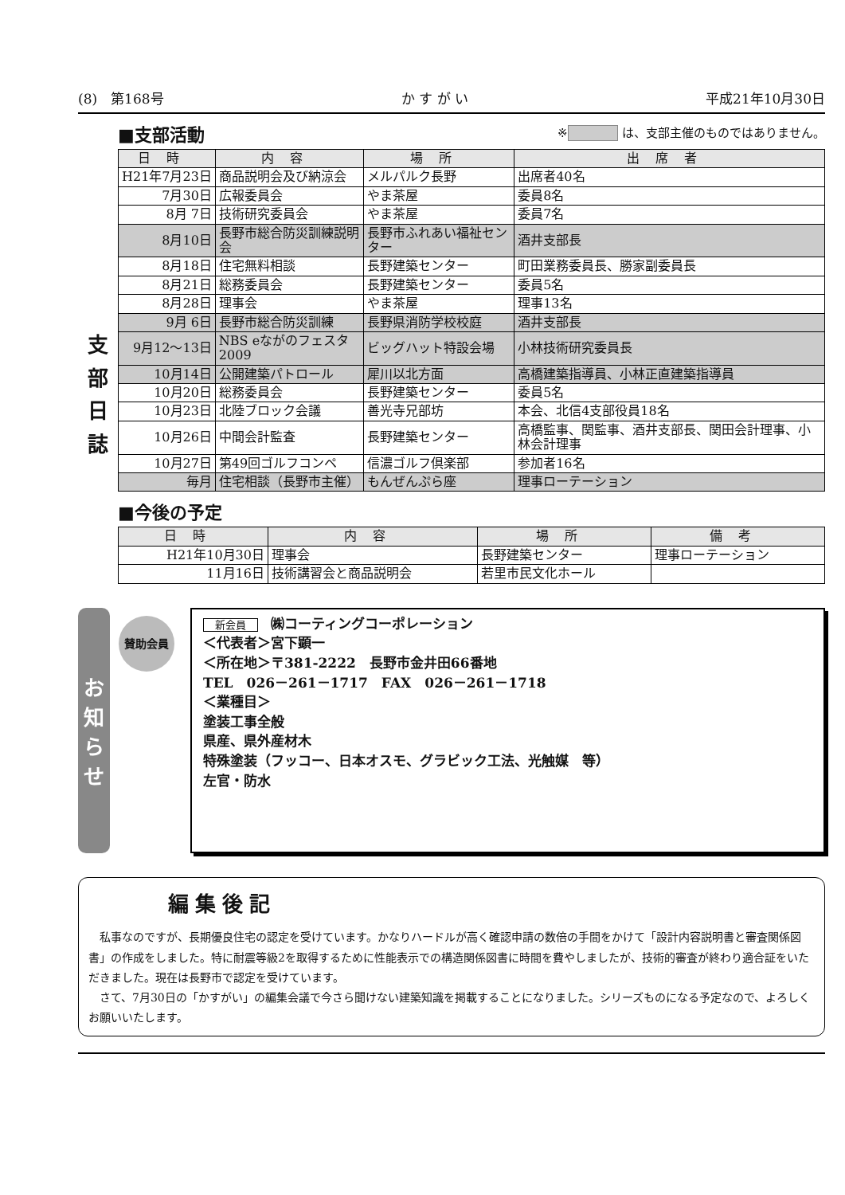(8)　第168号 か す が い 平成21年10月30日
支
部
日
誌
※ は、支部主催のものではありません。
■支部活動
| 日時 | 内容 | 場所 | 出席者 |
| --- | --- | --- | --- |
| H21年7月23日 | 商品説明会及び納涼会 | メルパルク長野 | 出席者40名 |
| 7月30日 | 広報委員会 | やま茶屋 | 委員8名 |
| 8月 7日 | 技術研究委員会 | やま茶屋 | 委員7名 |
| 8月10日 | 長野市総合防災訓練説明会 | 長野市ふれあい福祉センター | 酒井支部長 |
| 8月18日 | 住宅無料相談 | 長野建築センター | 町田業務委員長、勝家副委員長 |
| 8月21日 | 総務委員会 | 長野建築センター | 委員5名 |
| 8月28日 | 理事会 | やま茶屋 | 理事13名 |
| 9月 6日 | 長野市総合防災訓練 | 長野県消防学校校庭 | 酒井支部長 |
| 9月12～13日 | NBS eながのフェスタ2009 | ビッグハット特設会場 | 小林技術研究委員長 |
| 10月14日 | 公開建築パトロール | 犀川以北方面 | 高橋建築指導員、小林正直建築指導員 |
| 10月20日 | 総務委員会 | 長野建築センター | 委員5名 |
| 10月23日 | 北陸ブロック会議 | 善光寺兄部坊 | 本会、北信4支部役員18名 |
| 10月26日 | 中間会計監査 | 長野建築センター | 高橋監事、関監事、酒井支部長、関田会計理事、小林会計理事 |
| 10月27日 | 第49回ゴルフコンペ | 信濃ゴルフ倶楽部 | 参加者16名 |
| 毎月 | 住宅相談（長野市主催） | もんぜんぷら座 | 理事ローテーション |
■今後の予定
| 日時 | 内容 | 場所 | 備考 |
| --- | --- | --- | --- |
| H21年10月30日 | 理事会 | 長野建築センター | 理事ローテーション |
| 11月16日 | 技術講習会と商品説明会 | 若里市民文化ホール | |
お知らせ
賛助会員
新会員 ㈱コーティングコーポレーション
＜代表者＞宮下顕一
＜所在地＞〒381-2222　長野市金井田66番地
TEL　026－261－1717　FAX　026－261－1718
＜業種目＞
塗装工事全般
県産、県外産材木
特殊塗装（フッコー、日本オスモ、グラビック工法、光触媒　等）
左官・防水
編集後記
　私事なのですが、長期優良住宅の認定を受けています。かなりハードルが高く確認申請の数倍の手間をかけて「設計内容説明書と審査関係図書」の作成をしました。特に耐震等級2を取得するために性能表示での構造関係図書に時間を費やしましたが、技術的審査が終わり適合証をいただきました。現在は長野市で認定を受けています。
　さて、7月30日の「かすがい」の編集会議で今さら聞けない建築知識を掲載することになりました。シリーズものになる予定なので、よろしくお願いいたします。